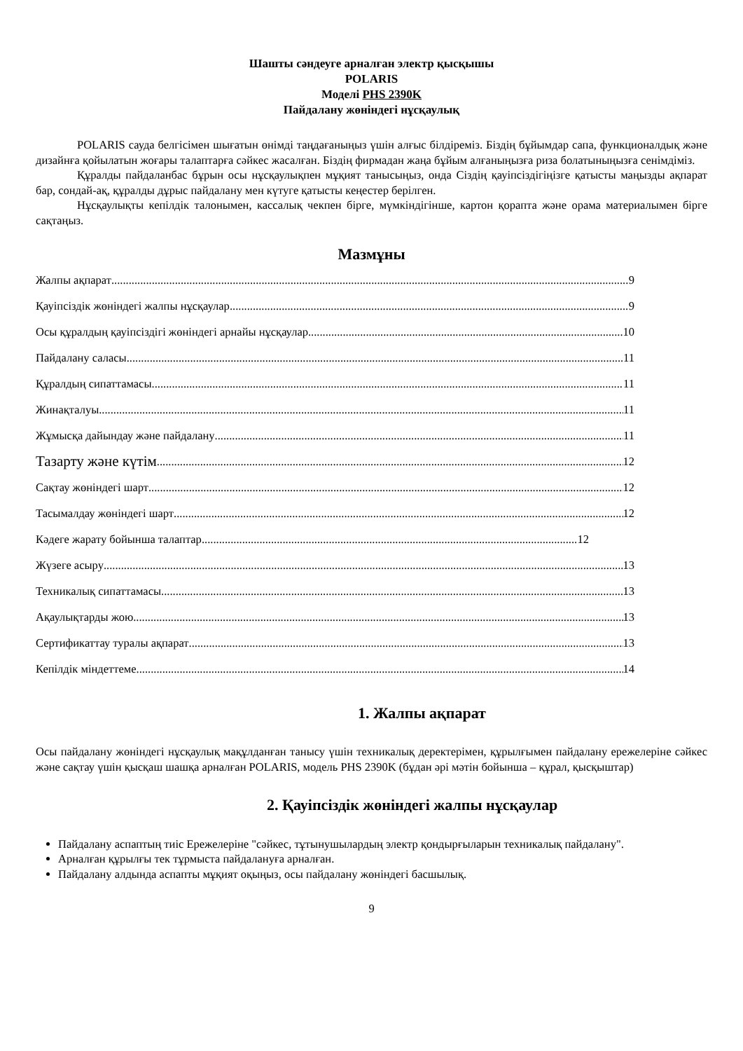Шашты сәндеуге арналған электр қысқышы
POLARIS
Моделі PHS 2390K
Пайдалану жөніндегі нұсқаулық
POLARIS сауда белгісімен шығатын өнімді таңдағаныңыз үшін алғыс білдіреміз. Біздің бұйымдар сапа, функционалдық және дизайнға қойылатын жоғары талаптарға сәйкес жасалған. Біздің фирмадан жаңа бұйым алғаныңызға риза болатыныңызға сенімдіміз.
Құралды пайдаланбас бұрын осы нұсқаулықпен мұқият танысыңыз, онда Сіздің қауіпсіздігіңізге қатысты маңызды ақпарат бар, сондай-ақ, құралды дұрыс пайдалану мен күтуге қатысты кеңестер берілген.
Нұсқаулықты кепілдік талонымен, кассалық чекпен бірге, мүмкіндігінше, картон қорапта және орама материалымен бірге сақтаңыз.
Мазмұны
Жалпы ақпарат 9
Қауіпсіздік жөніндегі жалпы нұсқаулар 9
Осы құралдың қауіпсіздігі жөніндегі арнайы нұсқаулар 10
Пайдалану саласы 11
Құралдың сипаттамасы 11
Жинақталуы 11
Жұмысқа дайындау және пайдалану 11
Тазарту және күтім 12
Сақтау жөніндегі шарт 12
Тасымалдау жөніндегі шарт 12
Кәдеге жарату бойынша талаптар 12
Жүзеге асыру 13
Техникалық сипаттамасы 13
Ақаулықтарды жою 13
Сертификаттау туралы ақпарат 13
Кепілдік міндеттеме 14
1. Жалпы ақпарат
Осы пайдалану жөніндегі нұсқаулық мақұлданған танысу үшін техникалық деректерімен, құрылғымен пайдалану ережелеріне сәйкес және сақтау үшін қысқаш шашқа арналған POLARIS, модель PHS 2390K (бұдан әрі мәтін бойынша – құрал, қысқыштар)
2. Қауіпсіздік жөніндегі жалпы нұсқаулар
Пайдалану аспаптың тиіс Ережелеріне "сәйкес, тұтынушылардың электр қондырғыларын техникалық пайдалану".
Арналған құрылғы тек тұрмыста пайдалануға арналған.
Пайдалану алдында аспапты мұқият оқыңыз, осы пайдалану жөніндегі басшылық.
9